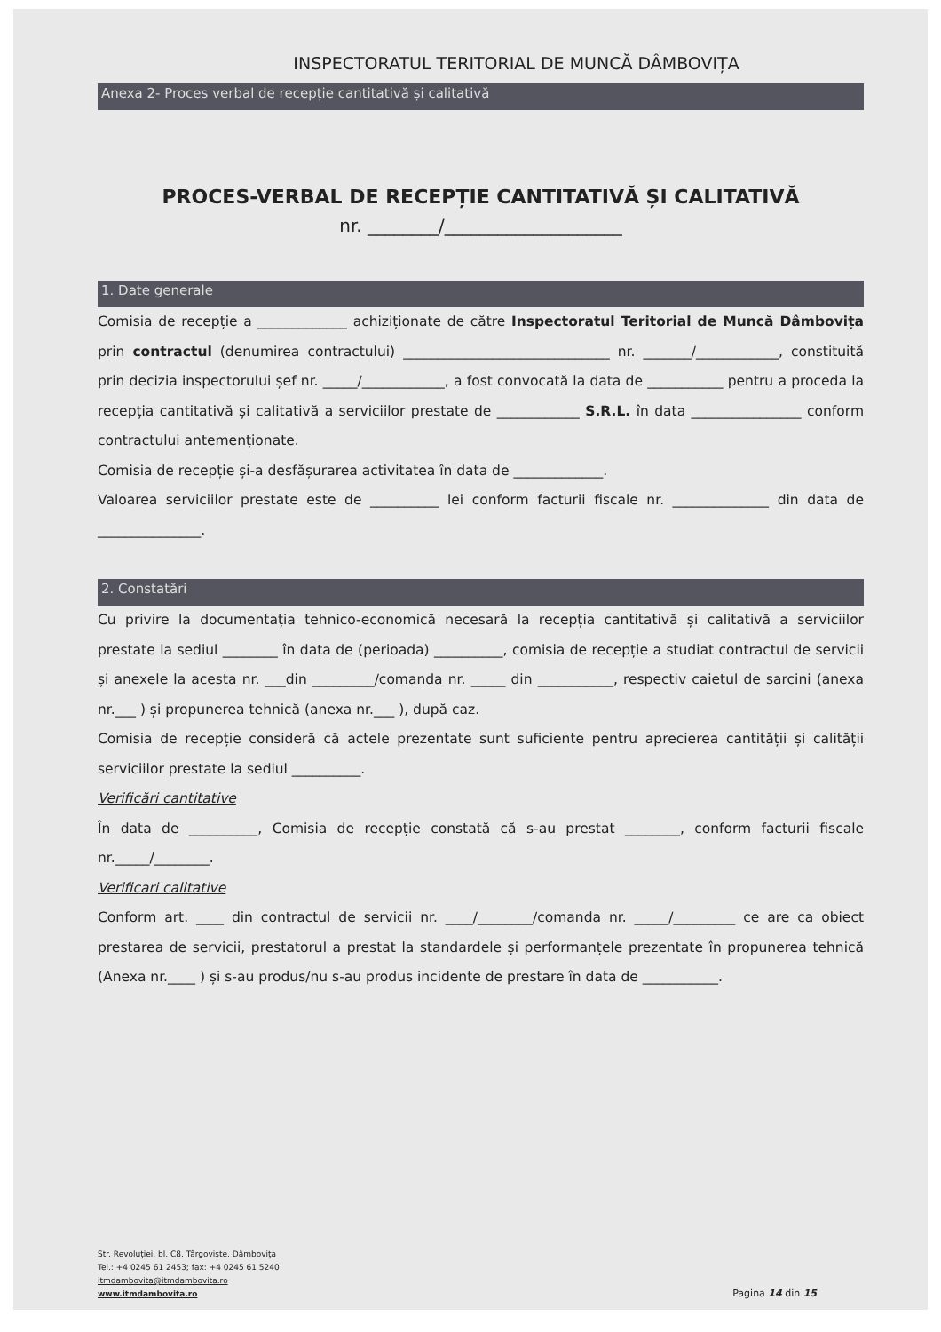INSPECTORATUL TERITORIAL DE MUNCĂ DÂMBOVIȚA
Anexa 2- Proces verbal de recepție cantitativă și calitativă
PROCES-VERBAL DE RECEPȚIE CANTITATIVĂ ȘI CALITATIVĂ
nr. ________/____________________
1. Date generale
Comisia de recepție a _____________ achiziționate de către Inspectoratul Teritorial de Muncă Dâmbovița prin contractul (denumirea contractului) ______________________________ nr. _______/____________, constituită prin decizia inspectorului șef nr. _____/____________, a fost convocată la data de ___________ pentru a proceda la recepția cantitativă și calitativă a serviciilor prestate de ____________ S.R.L. în data ________________ conform contractului antemenționate.
Comisia de recepție și-a desfășurarea activitatea în data de _____________.
Valoarea serviciilor prestate este de __________ lei conform facturii fiscale nr. ______________ din data de _______________.
2. Constatări
Cu privire la documentația tehnico-economică necesară la recepția cantitativă și calitativă a serviciilor prestate la sediul ________ în data de (perioada) __________, comisia de recepție a studiat contractul de servicii și anexele la acesta nr. ___din _________/comanda nr. _____ din ___________, respectiv caietul de sarcini (anexa nr.___ ) și propunerea tehnică (anexa nr.___ ), după caz.
Comisia de recepție consideră că actele prezentate sunt suficiente pentru aprecierea cantității și calității serviciilor prestate la sediul __________.
Verificări cantitative
În data de __________, Comisia de recepție constată că s-au prestat ________, conform facturii fiscale nr._____/________.
Verificari calitative
Conform art. ____ din contractul de servicii nr. ____/________/comanda nr. _____/_________ ce are ca obiect prestarea de servicii, prestatorul a prestat la standardele și performanțele prezentate în propunerea tehnică (Anexa nr.____ ) și s-au produs/nu s-au produs incidente de prestare în data de ___________.
Str. Revoluției, bl. C8, Târgoviște, Dâmbovița
Tel.: +4 0245 61 2453; fax: +4 0245 61 5240
itmdambovita@itmdambovita.ro
www.itmdambovita.ro
Pagina 14 din 15